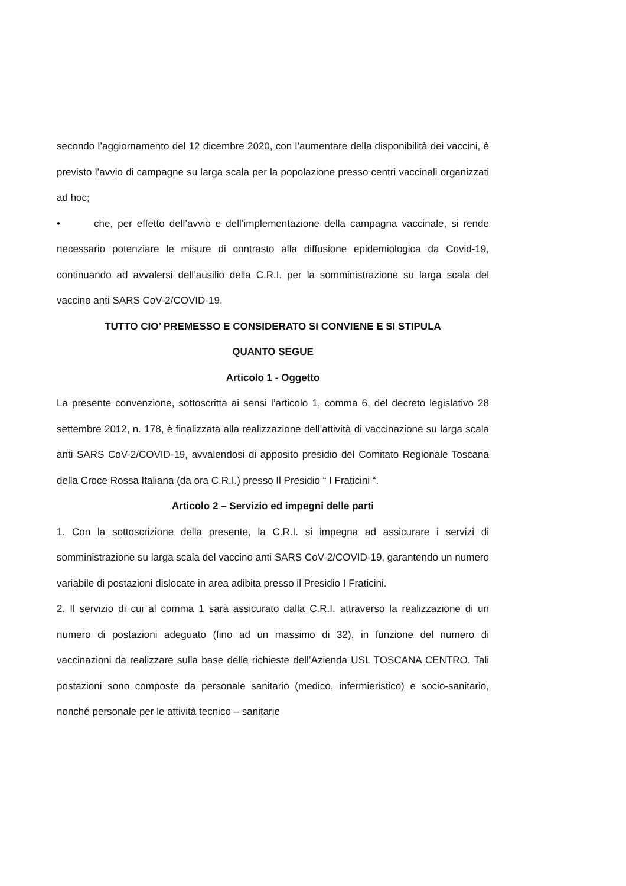secondo l’aggiornamento del 12 dicembre 2020, con l’aumentare della disponibilità dei vaccini, è previsto l’avvio di campagne su larga scala per la popolazione presso centri vaccinali organizzati ad hoc;
• che, per effetto dell’avvio e dell’implementazione della campagna vaccinale, si rende necessario potenziare le misure di contrasto alla diffusione epidemiologica da Covid-19, continuando ad avvalersi dell’ausilio della C.R.I. per la somministrazione su larga scala del vaccino anti SARS CoV-2/COVID-19.
TUTTO CIO’ PREMESSO E CONSIDERATO SI CONVIENE E SI STIPULA
QUANTO SEGUE
Articolo 1 - Oggetto
La presente convenzione, sottoscritta ai sensi l’articolo 1, comma 6, del decreto legislativo 28 settembre 2012, n. 178, è finalizzata alla realizzazione dell’attività di vaccinazione su larga scala anti SARS CoV-2/COVID-19, avvalendosi di apposito presidio del Comitato Regionale Toscana della Croce Rossa Italiana (da ora C.R.I.) presso Il Presidio “ I Fraticini “.
Articolo 2 – Servizio ed impegni delle parti
1. Con la sottoscrizione della presente, la C.R.I. si impegna ad assicurare i servizi di somministrazione su larga scala del vaccino anti SARS CoV-2/COVID-19, garantendo un numero variabile di postazioni dislocate in area adibita presso il Presidio I Fraticini.
2. Il servizio di cui al comma 1 sarà assicurato dalla C.R.I. attraverso la realizzazione di un numero di postazioni adeguato (fino ad un massimo di 32), in funzione del numero di vaccinazioni da realizzare sulla base delle richieste dell’Azienda USL TOSCANA CENTRO. Tali postazioni sono composte da personale sanitario (medico, infermieristico) e socio-sanitario, nonché personale per le attività tecnico – sanitarie